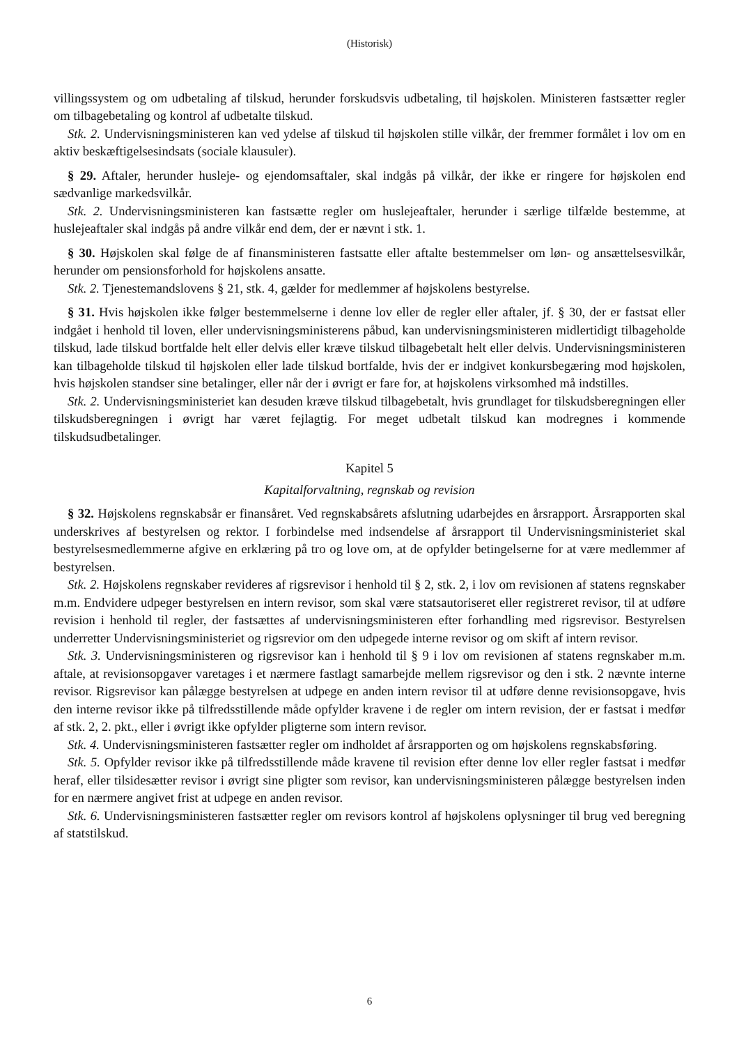(Historisk)
villingssystem og om udbetaling af tilskud, herunder forskudsvis udbetaling, til højskolen. Ministeren fastsætter regler om tilbagebetaling og kontrol af udbetalte tilskud.
Stk. 2. Undervisningsministeren kan ved ydelse af tilskud til højskolen stille vilkår, der fremmer formålet i lov om en aktiv beskæftigelsesindsats (sociale klausuler).
§ 29. Aftaler, herunder husleje- og ejendomsaftaler, skal indgås på vilkår, der ikke er ringere for højskolen end sædvanlige markedsvilkår.
Stk. 2. Undervisningsministeren kan fastsætte regler om huslejeaftaler, herunder i særlige tilfælde bestemme, at huslejeaftaler skal indgås på andre vilkår end dem, der er nævnt i stk. 1.
§ 30. Højskolen skal følge de af finansministeren fastsatte eller aftalte bestemmelser om løn- og ansættelsesvilkår, herunder om pensionsforhold for højskolens ansatte.
Stk. 2. Tjenestemandslovens § 21, stk. 4, gælder for medlemmer af højskolens bestyrelse.
§ 31. Hvis højskolen ikke følger bestemmelserne i denne lov eller de regler eller aftaler, jf. § 30, der er fastsat eller indgået i henhold til loven, eller undervisningsministerens påbud, kan undervisningsministeren midlertidigt tilbageholde tilskud, lade tilskud bortfalde helt eller delvis eller kræve tilskud tilbagebetalt helt eller delvis. Undervisningsministeren kan tilbageholde tilskud til højskolen eller lade tilskud bortfalde, hvis der er indgivet konkursbegæring mod højskolen, hvis højskolen standser sine betalinger, eller når der i øvrigt er fare for, at højskolens virksomhed må indstilles.
Stk. 2. Undervisningsministeriet kan desuden kræve tilskud tilbagebetalt, hvis grundlaget for tilskudsberegningen eller tilskudsberegningen i øvrigt har været fejlagtig. For meget udbetalt tilskud kan modregnes i kommende tilskudsudbetalinger.
Kapitel 5
Kapitalforvaltning, regnskab og revision
§ 32. Højskolens regnskabsår er finansåret. Ved regnskabsårets afslutning udarbejdes en årsrapport. Årsrapporten skal underskrives af bestyrelsen og rektor. I forbindelse med indsendelse af årsrapport til Undervisningsministeriet skal bestyrelsesmedlemmerne afgive en erklæring på tro og love om, at de opfylder betingelserne for at være medlemmer af bestyrelsen.
Stk. 2. Højskolens regnskaber revideres af rigsrevisor i henhold til § 2, stk. 2, i lov om revisionen af statens regnskaber m.m. Endvidere udpeger bestyrelsen en intern revisor, som skal være statsautoriseret eller registreret revisor, til at udføre revision i henhold til regler, der fastsættes af undervisningsministeren efter forhandling med rigsrevisor. Bestyrelsen underretter Undervisningsministeriet og rigsrevior om den udpegede interne revisor og om skift af intern revisor.
Stk. 3. Undervisningsministeren og rigsrevisor kan i henhold til § 9 i lov om revisionen af statens regnskaber m.m. aftale, at revisionsopgaver varetages i et nærmere fastlagt samarbejde mellem rigsrevisor og den i stk. 2 nævnte interne revisor. Rigsrevisor kan pålægge bestyrelsen at udpege en anden intern revisor til at udføre denne revisionsopgave, hvis den interne revisor ikke på tilfredsstillende måde opfylder kravene i de regler om intern revision, der er fastsat i medfør af stk. 2, 2. pkt., eller i øvrigt ikke opfylder pligterne som intern revisor.
Stk. 4. Undervisningsministeren fastsætter regler om indholdet af årsrapporten og om højskolens regnskabsføring.
Stk. 5. Opfylder revisor ikke på tilfredsstillende måde kravene til revision efter denne lov eller regler fastsat i medfør heraf, eller tilsidesætter revisor i øvrigt sine pligter som revisor, kan undervisningsministeren pålægge bestyrelsen inden for en nærmere angivet frist at udpege en anden revisor.
Stk. 6. Undervisningsministeren fastsætter regler om revisors kontrol af højskolens oplysninger til brug ved beregning af statstilskud.
6